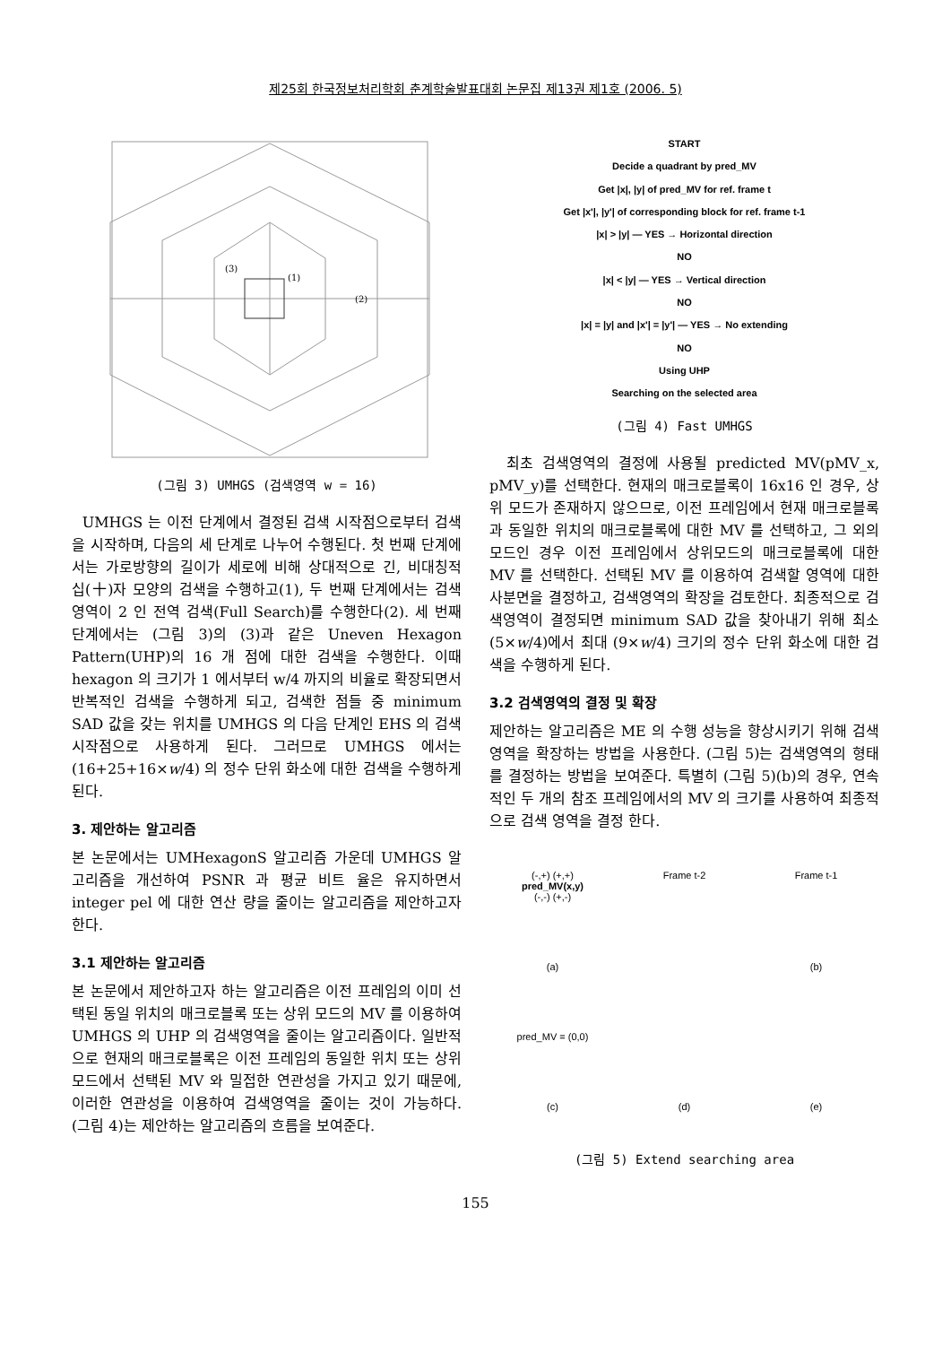제25회 한국정보처리학회 춘계학술발표대회 논문집 제13권 제1호 (2006. 5)
(3)
(1)
(2)
(그림 3) UMHGS (검색영역 w = 16)
UMHGS 는 이전 단계에서 결정된 검색 시작점으로부터 검색을 시작하며, 다음의 세 단계로 나누어 수행된다. 첫 번째 단계에서는 가로방향의 길이가 세로에 비해 상대적으로 긴, 비대칭적 십(十)자 모양의 검색을 수행하고(1), 두 번째 단계에서는 검색영역이 2 인 전역 검색(Full Search)를 수행한다(2). 세 번째 단계에서는 (그림 3)의 (3)과 같은 Uneven Hexagon Pattern(UHP)의 16 개 점에 대한 검색을 수행한다. 이때 hexagon 의 크기가 1 에서부터 w/4 까지의 비율로 확장되면서 반복적인 검색을 수행하게 되고, 검색한 점들 중 minimum SAD 값을 갖는 위치를 UMHGS 의 다음 단계인 EHS 의 검색 시작점으로 사용하게 된다. 그러므로 UMHGS 에서는 (16+25+16×w/4) 의 정수 단위 화소에 대한 검색을 수행하게 된다.
3. 제안하는 알고리즘
본 논문에서는 UMHexagonS 알고리즘 가운데 UMHGS 알고리즘을 개선하여 PSNR 과 평균 비트 율은 유지하면서 integer pel 에 대한 연산 량을 줄이는 알고리즘을 제안하고자 한다.
3.1 제안하는 알고리즘
본 논문에서 제안하고자 하는 알고리즘은 이전 프레임의 이미 선택된 동일 위치의 매크로블록 또는 상위 모드의 MV 를 이용하여 UMHGS 의 UHP 의 검색영역을 줄이는 알고리즘이다. 일반적으로 현재의 매크로블록은 이전 프레임의 동일한 위치 또는 상위 모드에서 선택된 MV 와 밀접한 연관성을 가지고 있기 때문에, 이러한 연관성을 이용하여 검색영역을 줄이는 것이 가능하다. (그림 4)는 제안하는 알고리즘의 흐름을 보여준다.
START
Decide a quadrant by pred_MV
Get |x|, |y| of pred_MV for ref. frame t
Get |x'|, |y'| of corresponding block for ref. frame t-1
|x| > |y| — YES → Horizontal direction
NO
|x| < |y| — YES → Vertical direction
NO
|x| = |y| and |x'| = |y'| — YES → No extending
NO
Using UHP
Searching on the selected area
(그림 4) Fast UMHGS
최초 검색영역의 결정에 사용될 predicted MV(pMV_x, pMV_y)를 선택한다. 현재의 매크로블록이 16x16 인 경우, 상위 모드가 존재하지 않으므로, 이전 프레임에서 현재 매크로블록과 동일한 위치의 매크로블록에 대한 MV 를 선택하고, 그 외의 모드인 경우 이전 프레임에서 상위모드의 매크로블록에 대한 MV 를 선택한다. 선택된 MV 를 이용하여 검색할 영역에 대한 사분면을 결정하고, 검색영역의 확장을 검토한다. 최종적으로 검색영역이 결정되면 minimum SAD 값을 찾아내기 위해 최소 (5×w/4)에서 최대 (9×w/4) 크기의 정수 단위 화소에 대한 검색을 수행하게 된다.
3.2 검색영역의 결정 및 확장
제안하는 알고리즘은 ME 의 수행 성능을 향상시키기 위해 검색영역을 확장하는 방법을 사용한다. (그림 5)는 검색영역의 형태를 결정하는 방법을 보여준다. 특별히 (그림 5)(b)의 경우, 연속적인 두 개의 참조 프레임에서의 MV 의 크기를 사용하여 최종적으로 검색 영역을 결정 한다.
(-,+) (+,+)
pred_MV(x,y)
(-,-) (+,-)
Frame t-2
Frame t-1
(a)
(b)
pred_MV = (0,0)
(c)
(d)
(e)
(그림 5) Extend searching area
155